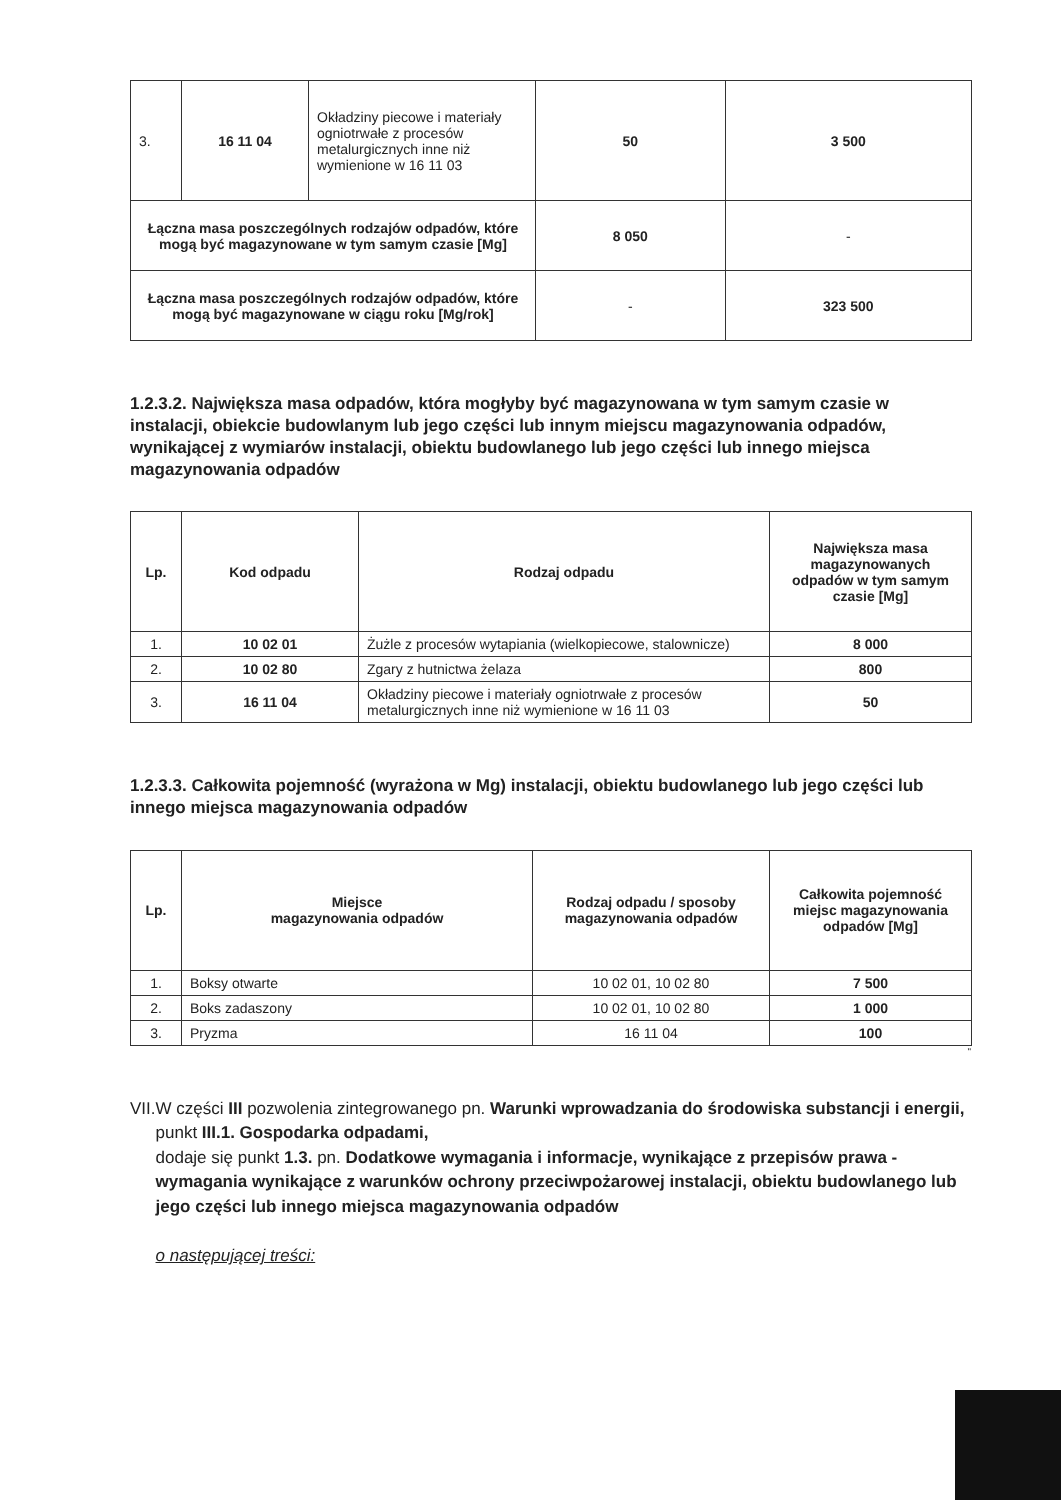| 3. | 16 11 04 | Okładziny piecowe i materiały ogniotrwałe z procesów metalurgicznych inne niż wymienione w 16 11 03 | 50 | 3 500 |
| Łączna masa poszczególnych rodzajów odpadów, które mogą być magazynowane w tym samym czasie [Mg] | | | 8 050 | - |
| Łączna masa poszczególnych rodzajów odpadów, które mogą być magazynowane w ciągu roku [Mg/rok] | | | - | 323 500 |
1.2.3.2. Największa masa odpadów, która mogłyby być magazynowana w tym samym czasie w instalacji, obiekcie budowlanym lub jego części lub innym miejscu magazynowania odpadów, wynikającej z wymiarów instalacji, obiektu budowlanego lub jego części lub innego miejsca magazynowania odpadów
| Lp. | Kod odpadu | Rodzaj odpadu | Największa masa magazynowanych odpadów w tym samym czasie [Mg] |
| --- | --- | --- | --- |
| 1. | 10 02 01 | Żużle z procesów wytapiania (wielkopiecowe, stalownicze) | 8 000 |
| 2. | 10 02 80 | Zgary z hutnictwa żelaza | 800 |
| 3. | 16 11 04 | Okładziny piecowe i materiały ogniotrwałe z procesów metalurgicznych inne niż wymienione w 16 11 03 | 50 |
1.2.3.3. Całkowita pojemność (wyrażona w Mg) instalacji, obiektu budowlanego lub jego części lub innego miejsca magazynowania odpadów
| Lp. | Miejsce magazynowania odpadów | Rodzaj odpadu / sposoby magazynowania odpadów | Całkowita pojemność miejsc magazynowania odpadów [Mg] |
| --- | --- | --- | --- |
| 1. | Boksy otwarte | 10 02 01, 10 02 80 | 7 500 |
| 2. | Boks zadaszony | 10 02 01, 10 02 80 | 1 000 |
| 3. | Pryzma | 16 11 04 | 100 |
"
VII.
W części III pozwolenia zintegrowanego pn. Warunki wprowadzania do środowiska substancji i energii,
punkt III.1. Gospodarka odpadami,
dodaje się punkt 1.3. pn. Dodatkowe wymagania i informacje, wynikające z przepisów prawa - wymagania wynikające z warunków ochrony przeciwpożarowej instalacji, obiektu budowlanego lub jego części lub innego miejsca magazynowania odpadów
o następującej treści: